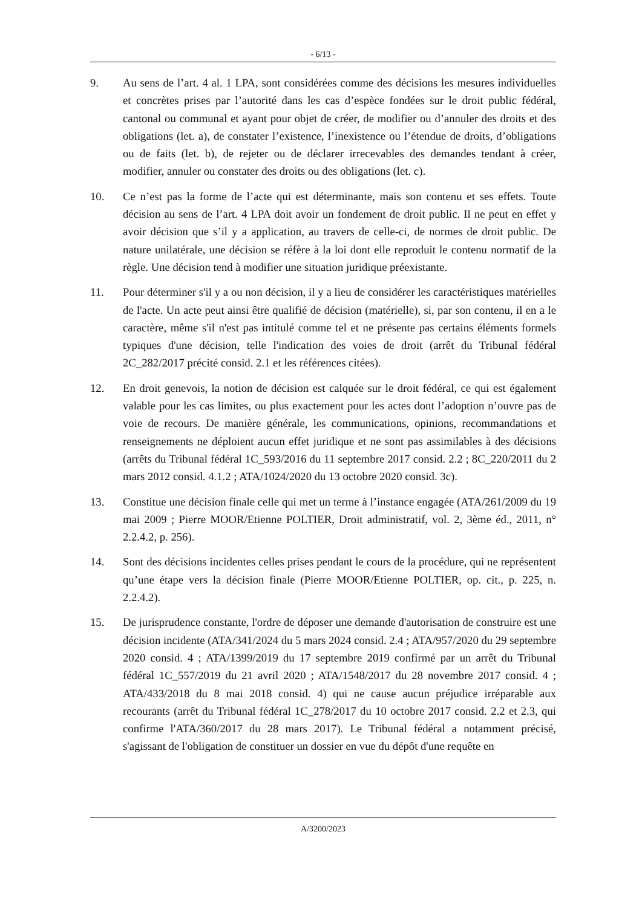- 6/13 -
9. Au sens de l’art. 4 al. 1 LPA, sont considérées comme des décisions les mesures individuelles et concrètes prises par l’autorité dans les cas d’espèce fondées sur le droit public fédéral, cantonal ou communal et ayant pour objet de créer, de modifier ou d’annuler des droits et des obligations (let. a), de constater l’existence, l’inexistence ou l’étendue de droits, d’obligations ou de faits (let. b), de rejeter ou de déclarer irrecevables des demandes tendant à créer, modifier, annuler ou constater des droits ou des obligations (let. c).
10. Ce n’est pas la forme de l’acte qui est déterminante, mais son contenu et ses effets. Toute décision au sens de l’art. 4 LPA doit avoir un fondement de droit public. Il ne peut en effet y avoir décision que s’il y a application, au travers de celle-ci, de normes de droit public. De nature unilatérale, une décision se réfère à la loi dont elle reproduit le contenu normatif de la règle. Une décision tend à modifier une situation juridique préexistante.
11. Pour déterminer s'il y a ou non décision, il y a lieu de considérer les caractéristiques matérielles de l'acte. Un acte peut ainsi être qualifié de décision (matérielle), si, par son contenu, il en a le caractère, même s'il n'est pas intitulé comme tel et ne présente pas certains éléments formels typiques d'une décision, telle l'indication des voies de droit (arrêt du Tribunal fédéral 2C_282/2017 précité consid. 2.1 et les références citées).
12. En droit genevois, la notion de décision est calquée sur le droit fédéral, ce qui est également valable pour les cas limites, ou plus exactement pour les actes dont l’adoption n’ouvre pas de voie de recours. De manière générale, les communications, opinions, recommandations et renseignements ne déploient aucun effet juridique et ne sont pas assimilables à des décisions (arrêts du Tribunal fédéral 1C_593/2016 du 11 septembre 2017 consid. 2.2 ; 8C_220/2011 du 2 mars 2012 consid. 4.1.2 ; ATA/1024/2020 du 13 octobre 2020 consid. 3c).
13. Constitue une décision finale celle qui met un terme à l’instance engagée (ATA/261/2009 du 19 mai 2009 ; Pierre MOOR/Etienne POLTIER, Droit administratif, vol. 2, 3ème éd., 2011, n° 2.2.4.2, p. 256).
14. Sont des décisions incidentes celles prises pendant le cours de la procédure, qui ne représentent qu’une étape vers la décision finale (Pierre MOOR/Etienne POLTIER, op. cit., p. 225, n. 2.2.4.2).
15. De jurisprudence constante, l'ordre de déposer une demande d'autorisation de construire est une décision incidente (ATA/341/2024 du 5 mars 2024 consid. 2.4 ; ATA/957/2020 du 29 septembre 2020 consid. 4 ; ATA/1399/2019 du 17 septembre 2019 confirmé par un arrêt du Tribunal fédéral 1C_557/2019 du 21 avril 2020 ; ATA/1548/2017 du 28 novembre 2017 consid. 4 ; ATA/433/2018 du 8 mai 2018 consid. 4) qui ne cause aucun préjudice irréparable aux recourants (arrêt du Tribunal fédéral 1C_278/2017 du 10 octobre 2017 consid. 2.2 et 2.3, qui confirme l'ATA/360/2017 du 28 mars 2017). Le Tribunal fédéral a notamment précisé, s'agissant de l'obligation de constituer un dossier en vue du dépôt d'une requête en
A/3200/2023